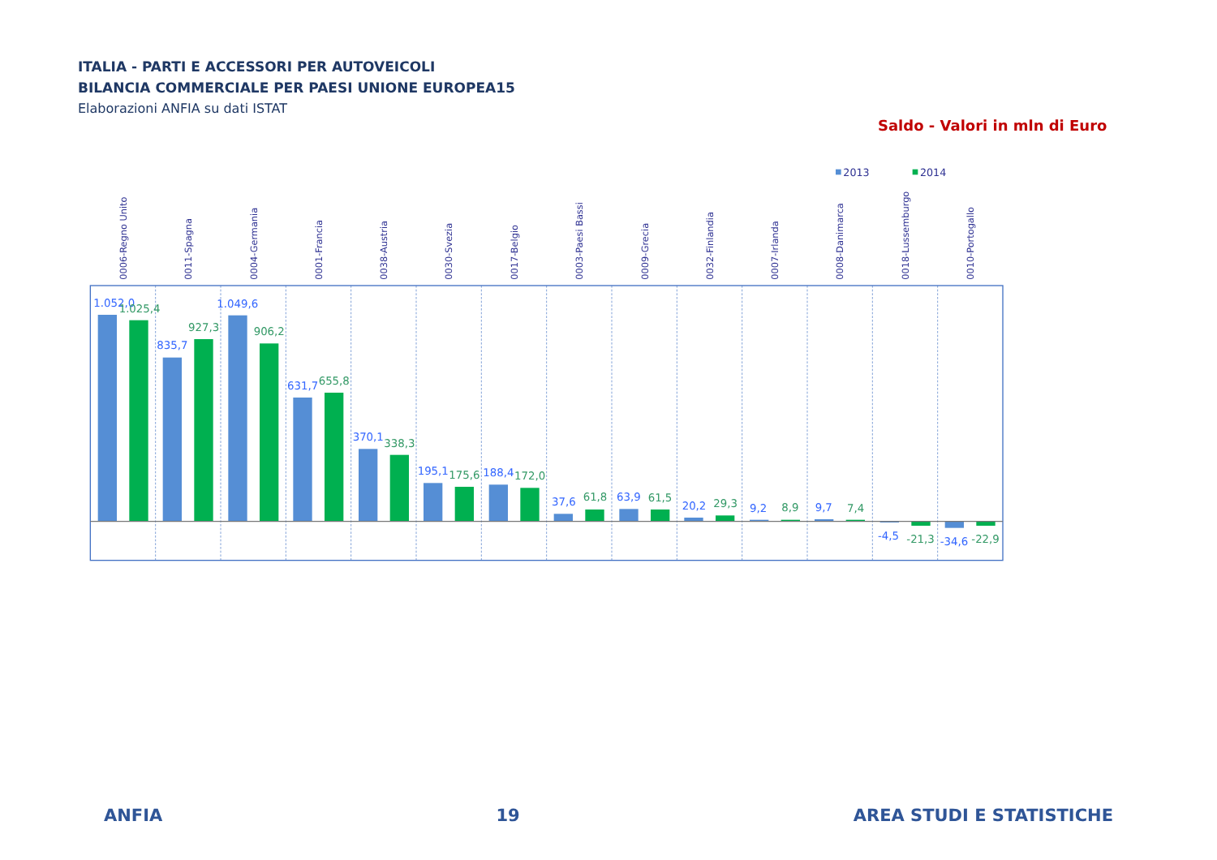ITALIA - PARTI E ACCESSORI PER AUTOVEICOLI
BILANCIA COMMERCIALE PER PAESI UNIONE EUROPEA15
Elaborazioni ANFIA su dati ISTAT
Saldo - Valori in mln di Euro
2013
2014
0006-Regno Unito
0011-Spagna
0004-Germania
0001-Francia
0038-Austria
0030-Svezia
0017-Belgio
0003-Paesi Bassi
0009-Grecia
0032-Finlandia
0007-Irlanda
0008-Danimarca
0018-Lussemburgo
0010-Portogallo
1.052,0
1.025,4
835,7
927,3
1.049,6
906,2
631,7
655,8
370,1
338,3
195,1
175,6
188,4
172,0
37,6
61,8
63,9
61,5
20,2
29,3
9,2
8,9
9,7
7,4
-4,5
-21,3
-34,6
-22,9
ANFIA 19 AREA STUDI E STATISTICHE